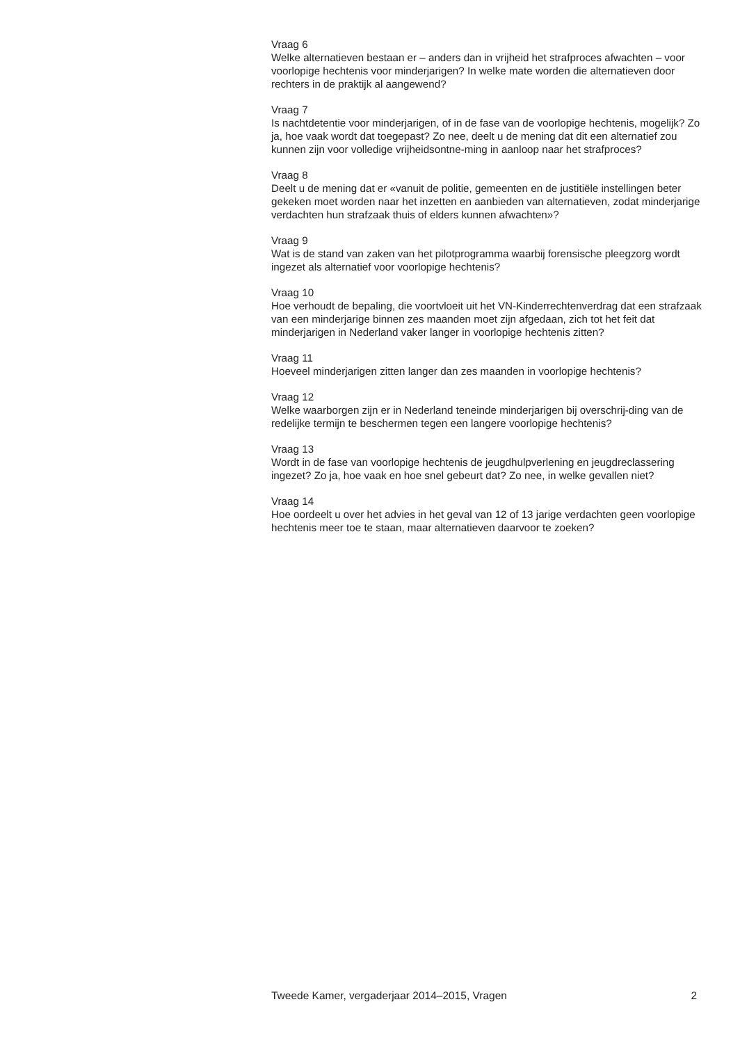Vraag 6
Welke alternatieven bestaan er – anders dan in vrijheid het strafproces afwachten – voor voorlopige hechtenis voor minderjarigen? In welke mate worden die alternatieven door rechters in de praktijk al aangewend?
Vraag 7
Is nachtdetentie voor minderjarigen, of in de fase van de voorlopige hechtenis, mogelijk? Zo ja, hoe vaak wordt dat toegepast? Zo nee, deelt u de mening dat dit een alternatief zou kunnen zijn voor volledige vrijheidsontne-ming in aanloop naar het strafproces?
Vraag 8
Deelt u de mening dat er «vanuit de politie, gemeenten en de justitiële instellingen beter gekeken moet worden naar het inzetten en aanbieden van alternatieven, zodat minderjarige verdachten hun strafzaak thuis of elders kunnen afwachten»?
Vraag 9
Wat is de stand van zaken van het pilotprogramma waarbij forensische pleegzorg wordt ingezet als alternatief voor voorlopige hechtenis?
Vraag 10
Hoe verhoudt de bepaling, die voortvloeit uit het VN-Kinderrechtenverdrag dat een strafzaak van een minderjarige binnen zes maanden moet zijn afgedaan, zich tot het feit dat minderjarigen in Nederland vaker langer in voorlopige hechtenis zitten?
Vraag 11
Hoeveel minderjarigen zitten langer dan zes maanden in voorlopige hechtenis?
Vraag 12
Welke waarborgen zijn er in Nederland teneinde minderjarigen bij overschrij-ding van de redelijke termijn te beschermen tegen een langere voorlopige hechtenis?
Vraag 13
Wordt in de fase van voorlopige hechtenis de jeugdhulpverlening en jeugdreclassering ingezet? Zo ja, hoe vaak en hoe snel gebeurt dat? Zo nee, in welke gevallen niet?
Vraag 14
Hoe oordeelt u over het advies in het geval van 12 of 13 jarige verdachten geen voorlopige hechtenis meer toe te staan, maar alternatieven daarvoor te zoeken?
Tweede Kamer, vergaderjaar 2014–2015, Vragen 2